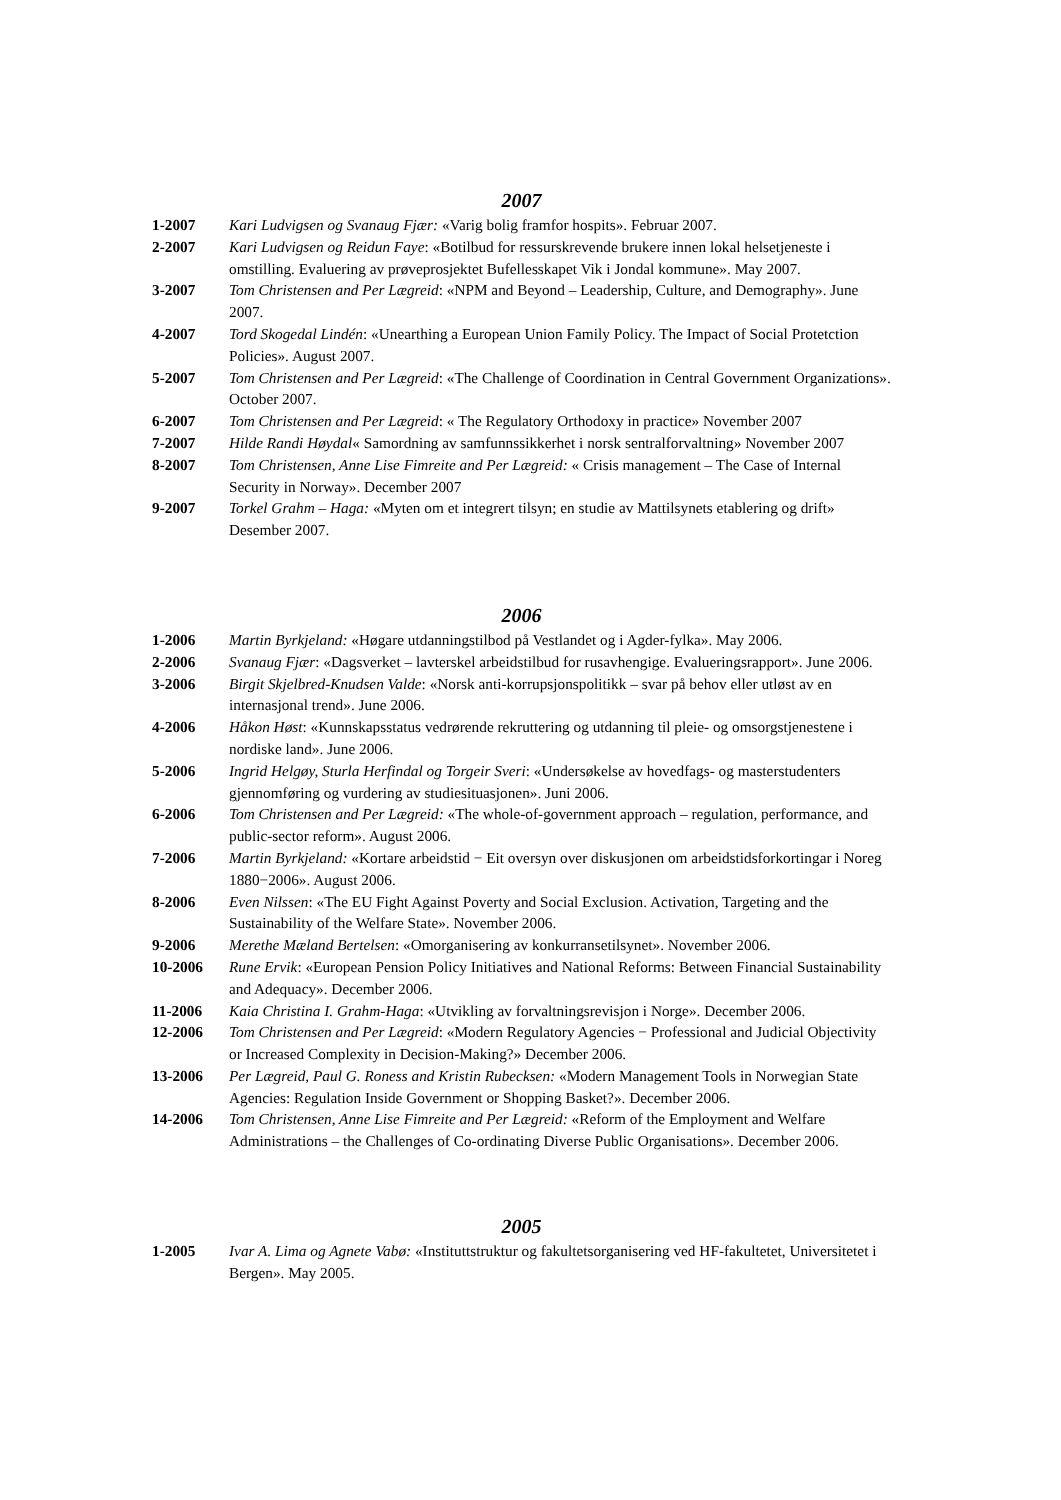2007
1-2007 Kari Ludvigsen og Svanaug Fjær: «Varig bolig framfor hospits». Februar 2007.
2-2007 Kari Ludvigsen og Reidun Faye: «Botilbud for ressurskrevende brukere innen lokal helsetjeneste i omstilling. Evaluering av prøveprosjektet Bufellesskapet Vik i Jondal kommune». May 2007.
3-2007 Tom Christensen and Per Lægreid: «NPM and Beyond – Leadership, Culture, and Demography». June 2007.
4-2007 Tord Skogedal Lindén: «Unearthing a European Union Family Policy. The Impact of Social Protetction Policies». August 2007.
5-2007 Tom Christensen and Per Lægreid: «The Challenge of Coordination in Central Government Organizations». October 2007.
6-2007 Tom Christensen and Per Lægreid: « The Regulatory Orthodoxy in practice» November 2007
7-2007 Hilde Randi Høydal« Samordning av samfunnssikkerhet i norsk sentralforvaltning» November 2007
8-2007 Tom Christensen, Anne Lise Fimreite and Per Lægreid: « Crisis management – The Case of Internal Security in Norway». December 2007
9-2007 Torkel Grahm – Haga: «Myten om et integrert tilsyn; en studie av Mattilsynets etablering og drift» Desember 2007.
2006
1-2006 Martin Byrkjeland: «Høgare utdanningstilbod på Vestlandet og i Agder-fylka». May 2006.
2-2006 Svanaug Fjær: «Dagsverket – lavterskel arbeidstilbud for rusavhengige. Evalueringsrapport». June 2006.
3-2006 Birgit Skjelbred-Knudsen Valde: «Norsk anti-korrupsjonspolitikk – svar på behov eller utløst av en internasjonal trend». June 2006.
4-2006 Håkon Høst: «Kunnskapsstatus vedrørende rekruttering og utdanning til pleie- og omsorgstjenestene i nordiske land». June 2006.
5-2006 Ingrid Helgøy, Sturla Herfindal og Torgeir Sveri: «Undersøkelse av hovedfags- og masterstudenters gjennomføring og vurdering av studiesituasjonen». Juni 2006.
6-2006 Tom Christensen and Per Lægreid: «The whole-of-government approach – regulation, performance, and public-sector reform». August 2006.
7-2006 Martin Byrkjeland: «Kortare arbeidstid − Eit oversyn over diskusjonen om arbeidstidsforkortingar i Noreg 1880−2006». August 2006.
8-2006 Even Nilssen: «The EU Fight Against Poverty and Social Exclusion. Activation, Targeting and the Sustainability of the Welfare State». November 2006.
9-2006 Merethe Mæland Bertelsen: «Omorganisering av konkurransetilsynet». November 2006.
10-2006 Rune Ervik: «European Pension Policy Initiatives and National Reforms: Between Financial Sustainability and Adequacy». December 2006.
11-2006 Kaia Christina I. Grahm-Haga: «Utvikling av forvaltningsrevisjon i Norge». December 2006.
12-2006 Tom Christensen and Per Lægreid: «Modern Regulatory Agencies − Professional and Judicial Objectivity or Increased Complexity in Decision-Making?» December 2006.
13-2006 Per Lægreid, Paul G. Roness and Kristin Rubecksen: «Modern Management Tools in Norwegian State Agencies: Regulation Inside Government or Shopping Basket?». December 2006.
14-2006 Tom Christensen, Anne Lise Fimreite and Per Lægreid: «Reform of the Employment and Welfare Administrations – the Challenges of Co-ordinating Diverse Public Organisations». December 2006.
2005
1-2005 Ivar A. Lima og Agnete Vabø: «Instituttstruktur og fakultetsorganisering ved HF-fakultetet, Universitetet i Bergen». May 2005.